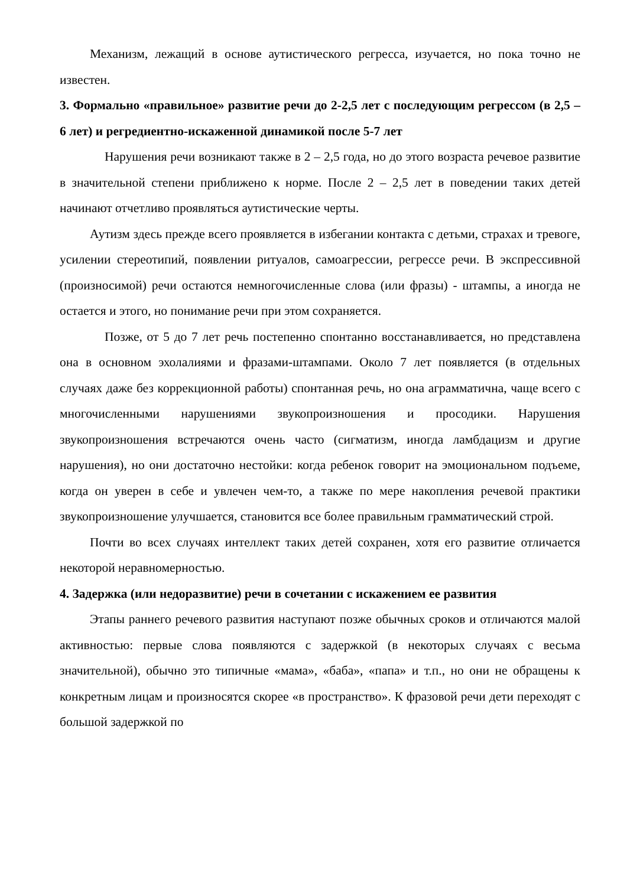Механизм, лежащий в основе аутистического регресса, изучается, но пока точно не известен.
3. Формально «правильное» развитие речи до 2-2,5 лет с последующим регрессом (в 2,5 – 6 лет) и регредиентно-искаженной динамикой после 5-7 лет
Нарушения речи возникают также в 2 – 2,5 года, но до этого возраста речевое развитие в значительной степени приближено к норме. После 2 – 2,5 лет в поведении таких детей начинают отчетливо проявляться аутистические черты.
Аутизм здесь прежде всего проявляется в избегании контакта с детьми, страхах и тревоге, усилении стереотипий, появлении ритуалов, самоагрессии, регрессе речи. В экспрессивной (произносимой) речи остаются немногочисленные слова (или фразы) - штампы, а иногда не остается и этого, но понимание речи при этом сохраняется.
Позже, от 5 до 7 лет речь постепенно спонтанно восстанавливается, но представлена она в основном эхолалиями и фразами-штампами. Около 7 лет появляется (в отдельных случаях даже без коррекционной работы) спонтанная речь, но она аграмматична, чаще всего с многочисленными нарушениями звукопроизношения и просодики. Нарушения звукопроизношения встречаются очень часто (сигматизм, иногда ламбдацизм и другие нарушения), но они достаточно нестойки: когда ребенок говорит на эмоциональном подъеме, когда он уверен в себе и увлечен чем-то, а также по мере накопления речевой практики звукопроизношение улучшается, становится все более правильным грамматический строй.
Почти во всех случаях интеллект таких детей сохранен, хотя его развитие отличается некоторой неравномерностью.
4. Задержка (или недоразвитие) речи в сочетании с искажением ее развития
Этапы раннего речевого развития наступают позже обычных сроков и отличаются малой активностью: первые слова появляются с задержкой (в некоторых случаях с весьма значительной), обычно это типичные «мама», «баба», «папа» и т.п., но они не обращены к конкретным лицам и произносятся скорее «в пространство». К фразовой речи дети переходят с большой задержкой по